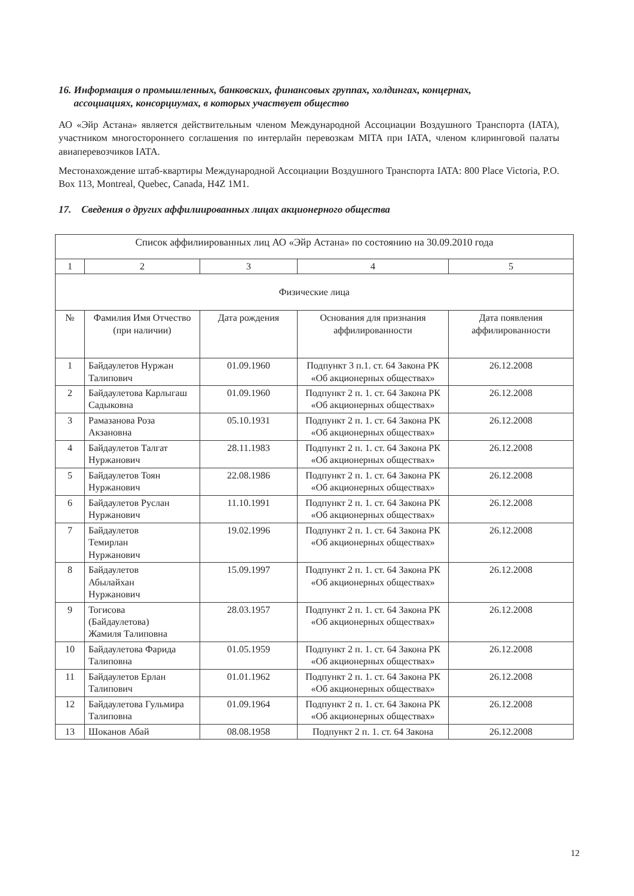16. Информация о промышленных, банковских, финансовых группах, холдингах, концернах,
ассоциациях, консорциумах, в которых участвует общество
АО «Эйр Астана» является действительным членом Международной Ассоциации Воздушного Транспорта (IATA), участником многостороннего соглашения по интерлайн перевозкам MITA при IATA, членом клиринговой палаты авиаперевозчиков IATA.
Местонахождение штаб-квартиры Международной Ассоциации Воздушного Транспорта IATA: 800 Place Victoria, P.O. Box 113, Montreal, Quebec, Canada, H4Z 1M1.
17. Сведения о других аффилиированных лицах акционерного общества
| Список аффилиированных лиц АО «Эйр Астана» по состоянию на 30.09.2010 года | | | | |
| 1 | 2 | 3 | 4 | 5 |
| Физические лица | | | | |
| № | Фамилия Имя Отчество (при наличии) | Дата рождения | Основания для признания аффилированности | Дата появления аффилированности |
| 1 | Байдаулетов Нуржан Талипович | 01.09.1960 | Подпункт 3 п.1. ст. 64 Закона РК «Об акционерных обществах» | 26.12.2008 |
| 2 | Байдаулетова Карлыгаш Садыковна | 01.09.1960 | Подпункт 2 п. 1. ст. 64 Закона РК «Об акционерных обществах» | 26.12.2008 |
| 3 | Рамазанова Роза Акзановна | 05.10.1931 | Подпункт 2 п. 1. ст. 64 Закона РК «Об акционерных обществах» | 26.12.2008 |
| 4 | Байдаулетов Талгат Нуржанович | 28.11.1983 | Подпункт 2 п. 1. ст. 64 Закона РК «Об акционерных обществах» | 26.12.2008 |
| 5 | Байдаулетов Тоян Нуржанович | 22.08.1986 | Подпункт 2 п. 1. ст. 64 Закона РК «Об акционерных обществах» | 26.12.2008 |
| 6 | Байдаулетов Руслан Нуржанович | 11.10.1991 | Подпункт 2 п. 1. ст. 64 Закона РК «Об акционерных обществах» | 26.12.2008 |
| 7 | Байдаулетов Темирлан Нуржанович | 19.02.1996 | Подпункт 2 п. 1. ст. 64 Закона РК «Об акционерных обществах» | 26.12.2008 |
| 8 | Байдаулетов Абылайхан Нуржанович | 15.09.1997 | Подпункт 2 п. 1. ст. 64 Закона РК «Об акционерных обществах» | 26.12.2008 |
| 9 | Тогисова (Байдаулетова) Жамиля Талиповна | 28.03.1957 | Подпункт 2 п. 1. ст. 64 Закона РК «Об акционерных обществах» | 26.12.2008 |
| 10 | Байдаулетова Фарида Талиповна | 01.05.1959 | Подпункт 2 п. 1. ст. 64 Закона РК «Об акционерных обществах» | 26.12.2008 |
| 11 | Байдаулетов Ерлан Талипович | 01.01.1962 | Подпункт 2 п. 1. ст. 64 Закона РК «Об акционерных обществах» | 26.12.2008 |
| 12 | Байдаулетова Гульмира Талиповна | 01.09.1964 | Подпункт 2 п. 1. ст. 64 Закона РК «Об акционерных обществах» | 26.12.2008 |
| 13 | Шоканов Абай | 08.08.1958 | Подпункт 2 п. 1. ст. 64 Закона | 26.12.2008 |
12